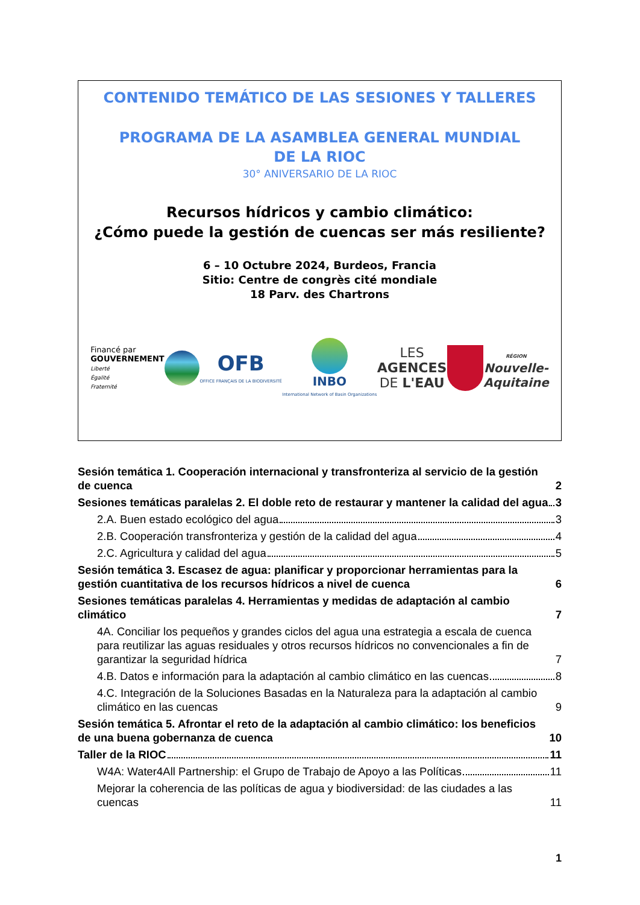CONTENIDO TEMÁTICO DE LAS SESIONES Y TALLERES
PROGRAMA DE LA ASAMBLEA GENERAL MUNDIAL
DE LA RIOC
30° ANIVERSARIO DE LA RIOC
Recursos hídricos y cambio climático:
¿Cómo puede la gestión de cuencas ser más resiliente?
6 – 10 Octubre 2024, Burdeos, Francia
Sitio: Centre de congrès cité mondiale
18 Parv. des Chartrons
Financé par
GOUVERNEMENT
Liberté
Égalité
Fraternité
OFB
OFFICE FRANÇAIS DE LA BIODIVERSITÉ
INBO
International Network of Basin Organizations
LES
AGENCES
DE L'EAU
RÉGION
Nouvelle-
Aquitaine
Sesión temática 1. Cooperación internacional y transfronteriza al servicio de la gestión de cuenca 2
Sesiones temáticas paralelas 2. El doble reto de restaurar y mantener la calidad del agua 3
2.A. Buen estado ecológico del agua 3
2.B. Cooperación transfronteriza y gestión de la calidad del agua 4
2.C. Agricultura y calidad del agua 5
Sesión temática 3. Escasez de agua: planificar y proporcionar herramientas para la gestión cuantitativa de los recursos hídricos a nivel de cuenca 6
Sesiones temáticas paralelas 4. Herramientas y medidas de adaptación al cambio climático 7
4A. Conciliar los pequeños y grandes ciclos del agua una estrategia a escala de cuenca para reutilizar las aguas residuales y otros recursos hídricos no convencionales a fin de garantizar la seguridad hídrica 7
4.B. Datos e información para la adaptación al cambio climático en las cuencas 8
4.C. Integración de la Soluciones Basadas en la Naturaleza para la adaptación al cambio climático en las cuencas 9
Sesión temática 5. Afrontar el reto de la adaptación al cambio climático: los beneficios de una buena gobernanza de cuenca 10
Taller de la RIOC 11
W4A: Water4All Partnership: el Grupo de Trabajo de Apoyo a las Políticas 11
Mejorar la coherencia de las políticas de agua y biodiversidad: de las ciudades a las cuencas 11
1